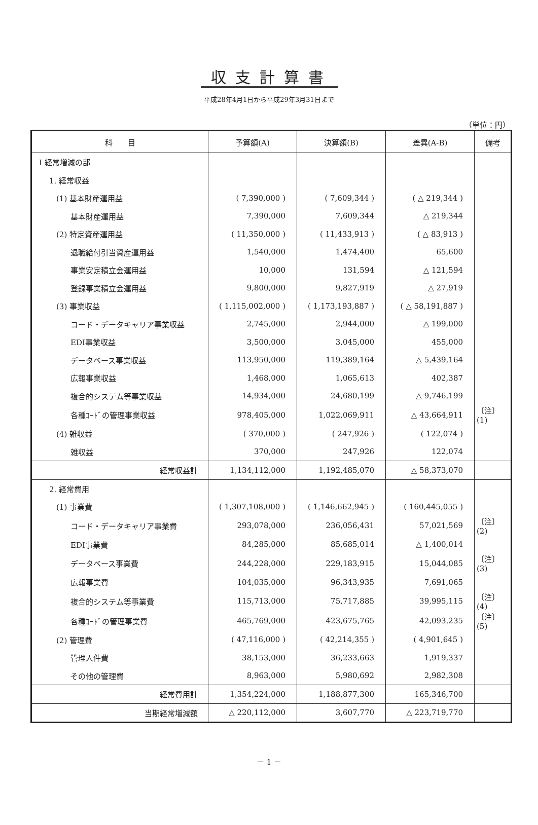収支計算書
平成28年4月1日から平成29年3月31日まで
（単位：円）
| 科 目 | 予算額(A) | 決算額(B) | 差異(A-B) | 備考 |
| --- | --- | --- | --- | --- |
| Ⅰ 経常増減の部 | | | | |
| 1. 経常収益 | | | | |
| (1) 基本財産運用益 | ( 7,390,000 ) | ( 7,609,344 ) | ( △ 219,344 ) | |
| 基本財産運用益 | 7,390,000 | 7,609,344 | △ 219,344 | |
| (2) 特定資産運用益 | ( 11,350,000 ) | ( 11,433,913 ) | ( △ 83,913 ) | |
| 退職給付引当資産運用益 | 1,540,000 | 1,474,400 | 65,600 | |
| 事業安定積立金運用益 | 10,000 | 131,594 | △ 121,594 | |
| 登録事業積立金運用益 | 9,800,000 | 9,827,919 | △ 27,919 | |
| (3) 事業収益 | ( 1,115,002,000 ) | ( 1,173,193,887 ) | ( △ 58,191,887 ) | |
| コード・データキャリア事業収益 | 2,745,000 | 2,944,000 | △ 199,000 | |
| EDI事業収益 | 3,500,000 | 3,045,000 | 455,000 | |
| データベース事業収益 | 113,950,000 | 119,389,164 | △ 5,439,164 | |
| 広報事業収益 | 1,468,000 | 1,065,613 | 402,387 | |
| 複合的システム等事業収益 | 14,934,000 | 24,680,199 | △ 9,746,199 | |
| 各種ｺｰﾄﾞの管理事業収益 | 978,405,000 | 1,022,069,911 | △ 43,664,911 | 〔注〕(1) |
| (4) 雑収益 | ( 370,000 ) | ( 247,926 ) | ( 122,074 ) | |
| 雑収益 | 370,000 | 247,926 | 122,074 | |
| 経常収益計 | 1,134,112,000 | 1,192,485,070 | △ 58,373,070 | |
| 2. 経常費用 | | | | |
| (1) 事業費 | ( 1,307,108,000 ) | ( 1,146,662,945 ) | ( 160,445,055 ) | |
| コード・データキャリア事業費 | 293,078,000 | 236,056,431 | 57,021,569 | 〔注〕(2) |
| EDI事業費 | 84,285,000 | 85,685,014 | △ 1,400,014 | |
| データベース事業費 | 244,228,000 | 229,183,915 | 15,044,085 | 〔注〕(3) |
| 広報事業費 | 104,035,000 | 96,343,935 | 7,691,065 | |
| 複合的システム等事業費 | 115,713,000 | 75,717,885 | 39,995,115 | 〔注〕(4) |
| 各種ｺｰﾄﾞの管理事業費 | 465,769,000 | 423,675,765 | 42,093,235 | 〔注〕(5) |
| (2) 管理費 | ( 47,116,000 ) | ( 42,214,355 ) | ( 4,901,645 ) | |
| 管理人件費 | 38,153,000 | 36,233,663 | 1,919,337 | |
| その他の管理費 | 8,963,000 | 5,980,692 | 2,982,308 | |
| 経常費用計 | 1,354,224,000 | 1,188,877,300 | 165,346,700 | |
| 当期経常増減額 | △ 220,112,000 | 3,607,770 | △ 223,719,770 | |
－ 1 －